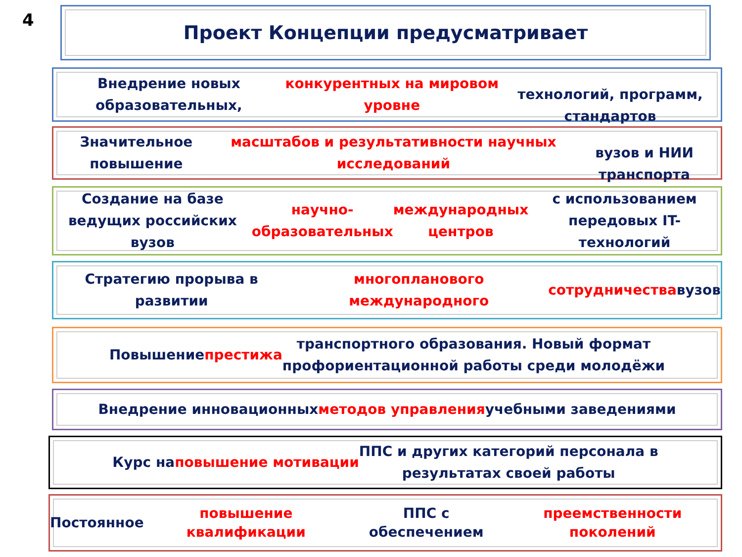4 Проект Концепции предусматривает
Внедрение новых образовательных, конкурентных на мировом уровне
технологий, программ, стандартов
Значительное повышение масштабов и результативности научных исследований
вузов и НИИ транспорта
Создание на базе ведущих российских вузов научно-образовательных
международных центров с использованием передовых IT-технологий
Стратегию прорыва в развитии многопланового международного
сотрудничества вузов
Повышение престижа транспортного образования. Новый формат
профориентационной работы среди молодёжи
Внедрение инновационных методов управления учебными заведениями
Курс на повышение мотивации ППС и других категорий персонала в
результатах своей работы
Постоянное повышение квалификации ППС с обеспечением
преемственности поколений